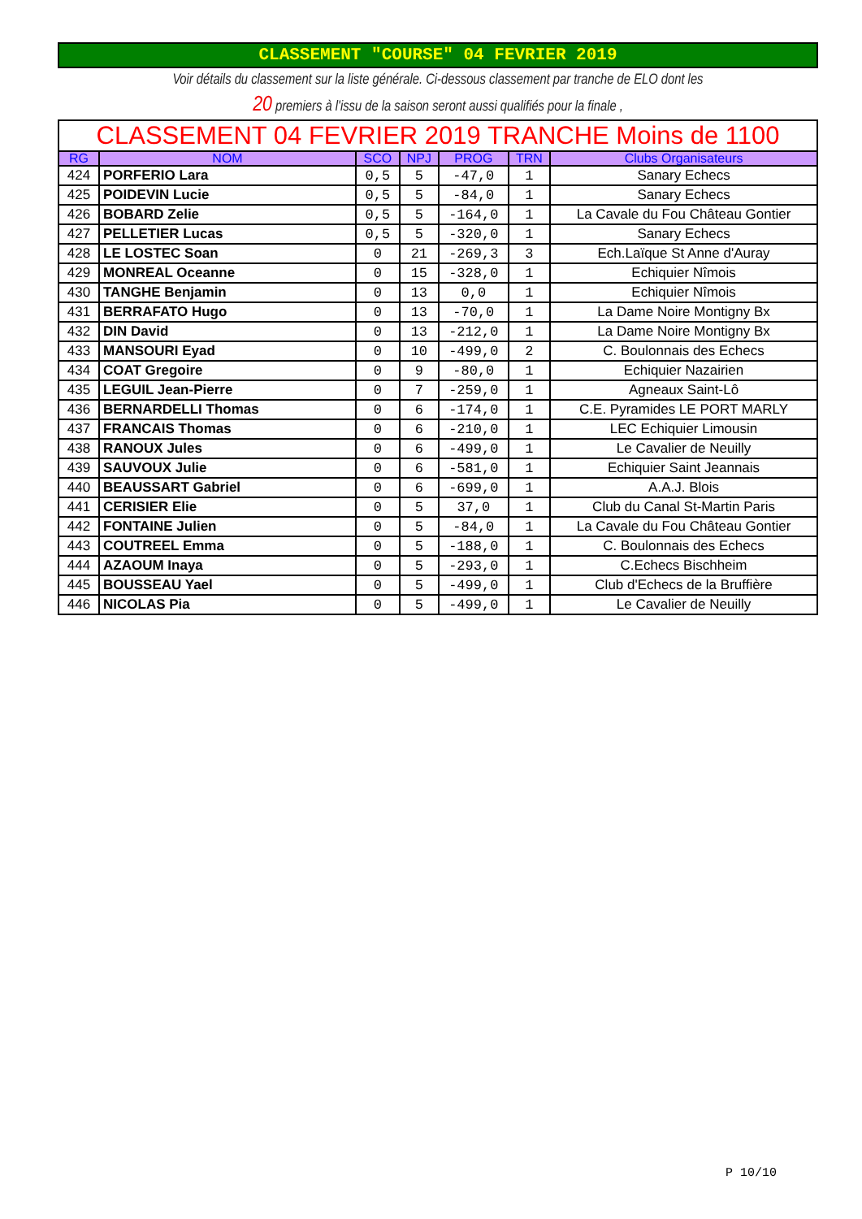CLASSEMENT "COURSE" 04 FEVRIER 2019
Voir détails du classement sur la liste générale. Ci-dessous classement par tranche de ELO dont les
20 premiers à l'issu de la saison seront aussi qualifiés pour la finale ,
| CLASSEMENT 04 FEVRIER 2019 TRANCHE Moins de 1100 | | | | | | |
| --- | --- | --- | --- | --- | --- | --- |
| RG | NOM | SCO | NPJ | PROG | TRN | Clubs Organisateurs |
| 424 | PORFERIO Lara | 0,5 | 5 | -47,0 | 1 | Sanary Echecs |
| 425 | POIDEVIN Lucie | 0,5 | 5 | -84,0 | 1 | Sanary Echecs |
| 426 | BOBARD Zelie | 0,5 | 5 | -164,0 | 1 | La Cavale du Fou Château Gontier |
| 427 | PELLETIER Lucas | 0,5 | 5 | -320,0 | 1 | Sanary Echecs |
| 428 | LE LOSTEC Soan | 0 | 21 | -269,3 | 3 | Ech.Laïque St Anne d'Auray |
| 429 | MONREAL Oceanne | 0 | 15 | -328,0 | 1 | Echiquier Nîmois |
| 430 | TANGHE Benjamin | 0 | 13 | 0,0 | 1 | Echiquier Nîmois |
| 431 | BERRAFATO Hugo | 0 | 13 | -70,0 | 1 | La Dame Noire Montigny Bx |
| 432 | DIN David | 0 | 13 | -212,0 | 1 | La Dame Noire Montigny Bx |
| 433 | MANSOURI Eyad | 0 | 10 | -499,0 | 2 | C. Boulonnais des Echecs |
| 434 | COAT Gregoire | 0 | 9 | -80,0 | 1 | Echiquier Nazairien |
| 435 | LEGUIL Jean-Pierre | 0 | 7 | -259,0 | 1 | Agneaux Saint-Lô |
| 436 | BERNARDELLI Thomas | 0 | 6 | -174,0 | 1 | C.E. Pyramides LE PORT MARLY |
| 437 | FRANCAIS Thomas | 0 | 6 | -210,0 | 1 | LEC Echiquier Limousin |
| 438 | RANOUX Jules | 0 | 6 | -499,0 | 1 | Le Cavalier de Neuilly |
| 439 | SAUVOUX Julie | 0 | 6 | -581,0 | 1 | Echiquier Saint Jeannais |
| 440 | BEAUSSART Gabriel | 0 | 6 | -699,0 | 1 | A.A.J. Blois |
| 441 | CERISIER Elie | 0 | 5 | 37,0 | 1 | Club du Canal St-Martin Paris |
| 442 | FONTAINE Julien | 0 | 5 | -84,0 | 1 | La Cavale du Fou Château Gontier |
| 443 | COUTREEL Emma | 0 | 5 | -188,0 | 1 | C. Boulonnais des Echecs |
| 444 | AZAOUM Inaya | 0 | 5 | -293,0 | 1 | C.Echecs Bischheim |
| 445 | BOUSSEAU Yael | 0 | 5 | -499,0 | 1 | Club d'Echecs de la Bruffière |
| 446 | NICOLAS Pia | 0 | 5 | -499,0 | 1 | Le Cavalier de Neuilly |
P 10/10